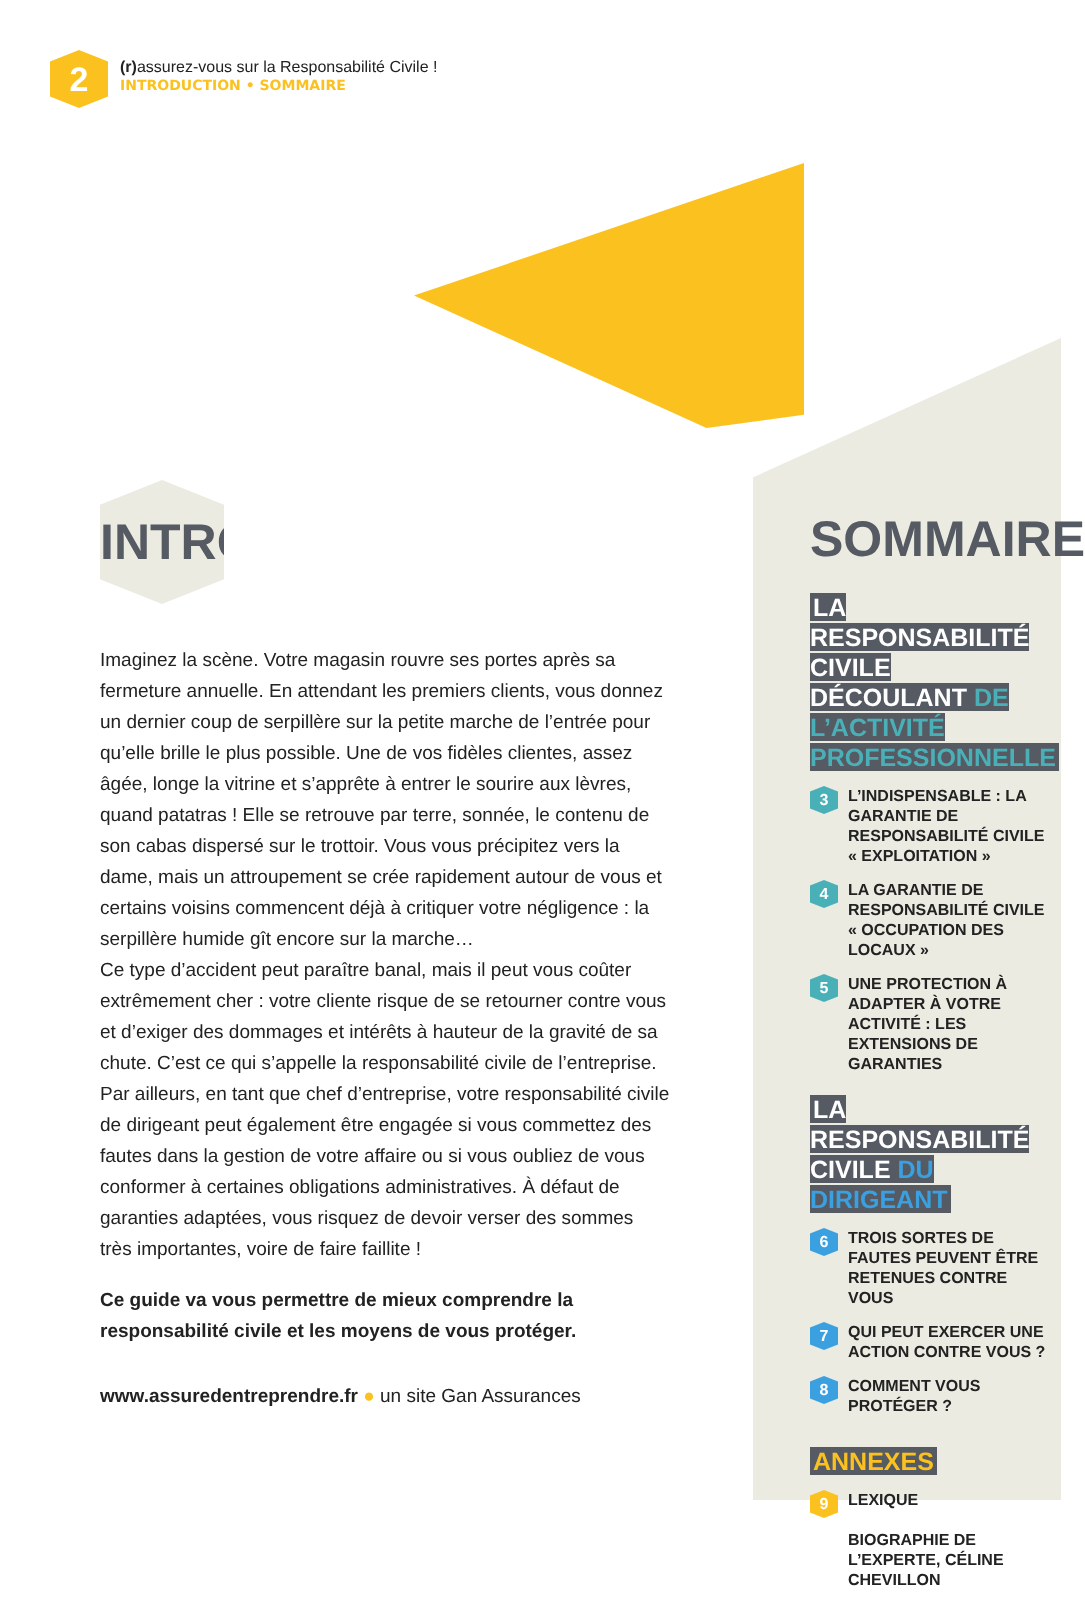2
(r) assurez-vous sur la Responsabilité Civile !
INTRODUCTION • SOMMAIRE
INTRO
Imaginez la scène. Votre magasin rouvre ses portes après sa fermeture annuelle. En attendant les premiers clients, vous donnez un dernier coup de serpillère sur la petite marche de l’entrée pour qu’elle brille le plus possible. Une de vos fidèles clientes, assez âgée, longe la vitrine et s’apprête à entrer le sourire aux lèvres, quand patatras ! Elle se retrouve par terre, sonnée, le contenu de son cabas dispersé sur le trottoir. Vous vous précipitez vers la dame, mais un attroupement se crée rapidement autour de vous et certains voisins commencent déjà à critiquer votre négligence : la serpillère humide gît encore sur la marche…
Ce type d’accident peut paraître banal, mais il peut vous coûter extrêmement cher : votre cliente risque de se retourner contre vous et d’exiger des dommages et intérêts à hauteur de la gravité de sa chute. C’est ce qui s’appelle la responsabilité civile de l’entreprise.
Par ailleurs, en tant que chef d’entreprise, votre responsabilité civile de dirigeant peut également être engagée si vous commettez des fautes dans la gestion de votre affaire ou si vous oubliez de vous conformer à certaines obligations administratives. À défaut de garanties adaptées, vous risquez de devoir verser des sommes très importantes, voire de faire faillite !
Ce guide va vous permettre de mieux comprendre la responsabilité civile et les moyens de vous protéger.
www.assuredentreprendre.fr ● un site Gan Assurances
SOMMAIRE
LA RESPONSABILITÉ CIVILE DÉCOULANT DE L’ACTIVITÉ PROFESSIONNELLE
3 L’INDISPENSABLE : LA GARANTIE DE RESPONSABILITÉ CIVILE « EXPLOITATION »
4 LA GARANTIE DE RESPONSABILITÉ CIVILE « OCCUPATION DES LOCAUX »
5 UNE PROTECTION À ADAPTER À VOTRE ACTIVITÉ : LES EXTENSIONS DE GARANTIES
LA RESPONSABILITÉ CIVILE DU DIRIGEANT
6 TROIS SORTES DE FAUTES PEUVENT ÊTRE RETENUES CONTRE VOUS
7 QUI PEUT EXERCER UNE ACTION CONTRE VOUS ?
8 COMMENT VOUS PROTÉGER ?
ANNEXES
9 LEXIQUE
BIOGRAPHIE DE L’EXPERTE, CÉLINE CHEVILLON